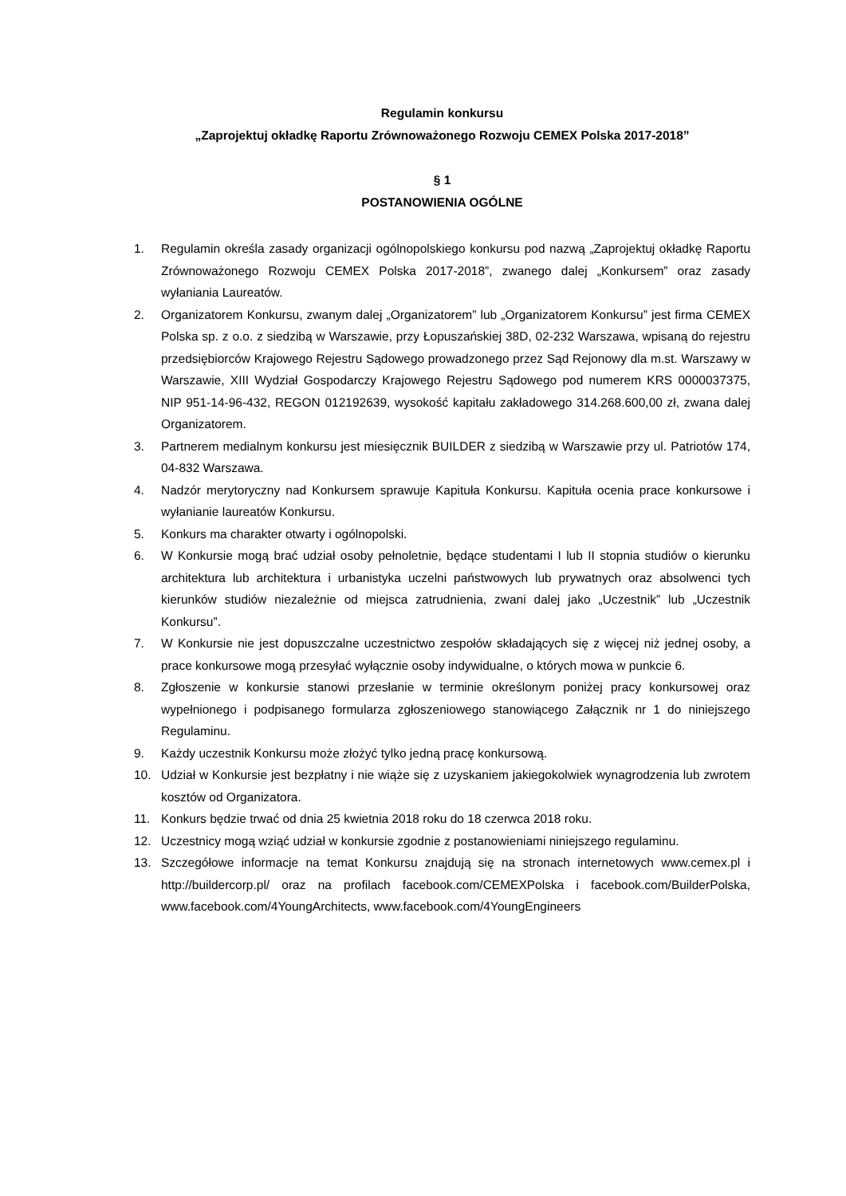Regulamin konkursu
„Zaprojektuj okładkę Raportu Zrównoważonego Rozwoju CEMEX Polska 2017-2018”
§ 1
POSTANOWIENIA OGÓLNE
1. Regulamin określa zasady organizacji ogólnopolskiego konkursu pod nazwą „Zaprojektuj okładkę Raportu Zrównoważonego Rozwoju CEMEX Polska 2017-2018”, zwanego dalej „Konkursem” oraz zasady wyłaniania Laureatów.
2. Organizatorem Konkursu, zwanym dalej „Organizatorem” lub „Organizatorem Konkursu” jest firma CEMEX Polska sp. z o.o. z siedzibą w Warszawie, przy Łopuszańskiej 38D, 02-232 Warszawa, wpisaną do rejestru przedsiębiorców Krajowego Rejestru Sądowego prowadzonego przez Sąd Rejonowy dla m.st. Warszawy w Warszawie, XIII Wydział Gospodarczy Krajowego Rejestru Sądowego pod numerem KRS 0000037375, NIP 951-14-96-432, REGON 012192639, wysokość kapitału zakładowego 314.268.600,00 zł, zwana dalej Organizatorem.
3. Partnerem medialnym konkursu jest miesięcznik BUILDER z siedzibą w Warszawie przy ul. Patriotów 174, 04-832 Warszawa.
4. Nadzór merytoryczny nad Konkursem sprawuje Kapituła Konkursu. Kapituła ocenia prace konkursowe i wyłanianie laureatów Konkursu.
5. Konkurs ma charakter otwarty i ogólnopolski.
6. W Konkursie mogą brać udział osoby pełnoletnie, będące studentami I lub II stopnia studiów o kierunku architektura lub architektura i urbanistyka uczelni państwowych lub prywatnych oraz absolwenci tych kierunków studiów niezależnie od miejsca zatrudnienia, zwani dalej jako „Uczestnik” lub „Uczestnik Konkursu”.
7. W Konkursie nie jest dopuszczalne uczestnictwo zespołów składających się z więcej niż jednej osoby, a prace konkursowe mogą przesyłać wyłącznie osoby indywidualne, o których mowa w punkcie 6.
8. Zgłoszenie w konkursie stanowi przesłanie w terminie określonym poniżej pracy konkursowej oraz wypełnionego i podpisanego formularza zgłoszeniowego stanowiącego Załącznik nr 1 do niniejszego Regulaminu.
9. Każdy uczestnik Konkursu może złożyć tylko jedną pracę konkursową.
10. Udział w Konkursie jest bezpłatny i nie wiąże się z uzyskaniem jakiegokolwiek wynagrodzenia lub zwrotem kosztów od Organizatora.
11. Konkurs będzie trwać od dnia 25 kwietnia 2018 roku do 18 czerwca 2018 roku.
12. Uczestnicy mogą wziąć udział w konkursie zgodnie z postanowieniami niniejszego regulaminu.
13. Szczegółowe informacje na temat Konkursu znajdują się na stronach internetowych www.cemex.pl i http://buildercorp.pl/ oraz na profilach facebook.com/CEMEXPolska i facebook.com/BuilderPolska, www.facebook.com/4YoungArchitects, www.facebook.com/4YoungEngineers